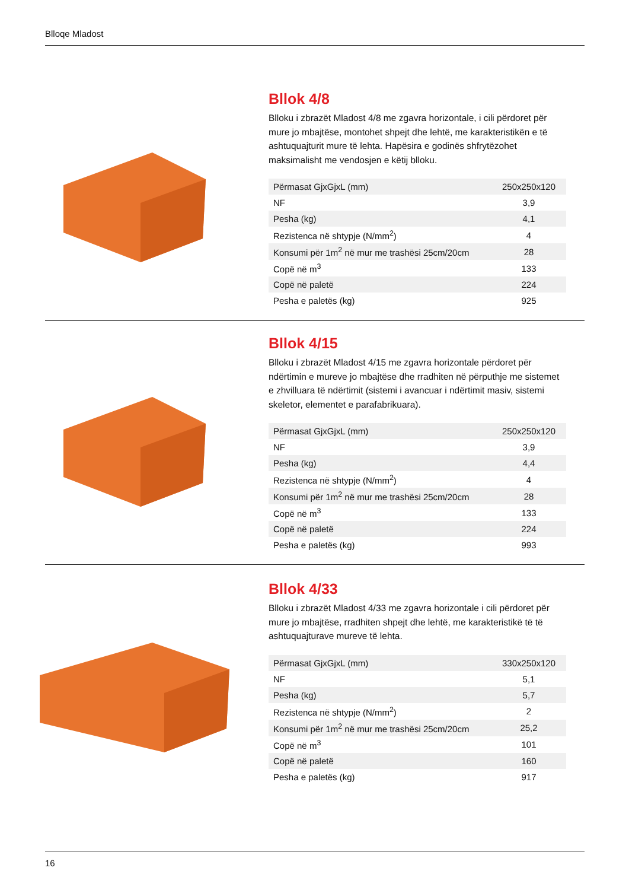Blloqe Mladost
Bllok 4/8
Blloku i zbrazët Mladost 4/8 me zgavra horizontale, i cili përdoret për mure jo mbajtëse, montohet shpejt dhe lehtë, me karakteristikën e të ashtuquajturit mure të lehta. Hapësira e godinës shfrytëzohet maksimalisht me vendosjen e këtij blloku.
| Përmasat GjxGjxL (mm) | 250x250x120 |
| NF | 3,9 |
| Pesha (kg) | 4,1 |
| Rezistenca në shtypje (N/mm<sup>2</sup>) | 4 |
| Konsumi për 1m<sup>2</sup> në mur me trashësi 25cm/20cm | 28 |
| Copë në m<sup>3</sup> | 133 |
| Copë në paletë | 224 |
| Pesha e paletës (kg) | 925 |
Bllok 4/15
Blloku i zbrazët Mladost 4/15 me zgavra horizontale përdoret për ndërtimin e mureve jo mbajtëse dhe rradhiten në përputhje me sistemet e zhvilluara të ndërtimit (sistemi i avancuar i ndërtimit masiv, sistemi skeletor, elementet e parafabrikuara).
| Përmasat GjxGjxL (mm) | 250x250x120 |
| NF | 3,9 |
| Pesha (kg) | 4,4 |
| Rezistenca në shtypje (N/mm<sup>2</sup>) | 4 |
| Konsumi për 1m<sup>2</sup> në mur me trashësi 25cm/20cm | 28 |
| Copë në m<sup>3</sup> | 133 |
| Copë në paletë | 224 |
| Pesha e paletës (kg) | 993 |
Bllok 4/33
Blloku i zbrazët Mladost 4/33 me zgavra horizontale i cili përdoret për mure jo mbajtëse, rradhiten shpejt dhe lehtë, me karakteristikë të të ashtuquajturave mureve të lehta.
| Përmasat GjxGjxL (mm) | 330x250x120 |
| NF | 5,1 |
| Pesha (kg) | 5,7 |
| Rezistenca në shtypje (N/mm<sup>2</sup>) | 2 |
| Konsumi për 1m<sup>2</sup> në mur me trashësi 25cm/20cm | 25,2 |
| Copë në m<sup>3</sup> | 101 |
| Copë në paletë | 160 |
| Pesha e paletës (kg) | 917 |
16